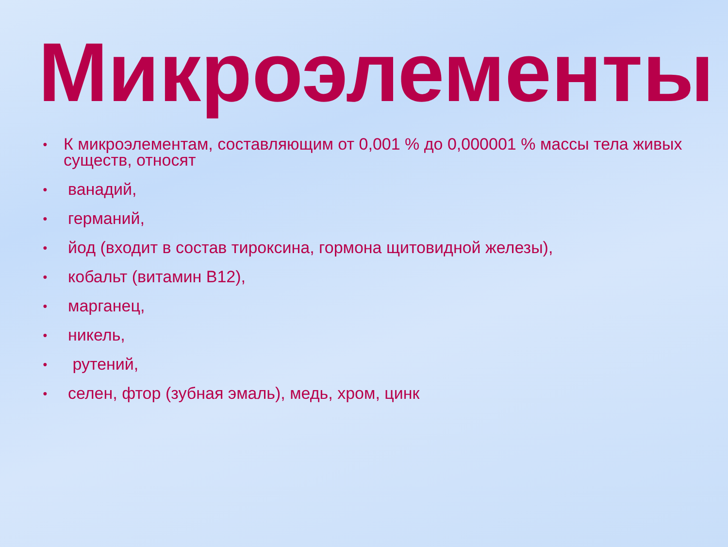Микроэлементы
● К микроэлементам, составляющим от 0,001 % до 0,000001 % массы тела живых существ, относят
● ванадий,
● германий,
● йод (входит в состав тироксина, гормона щитовидной железы),
● кобальт (витамин B12),
● марганец,
● никель,
● рутений,
● селен, фтор (зубная эмаль), медь, хром, цинк